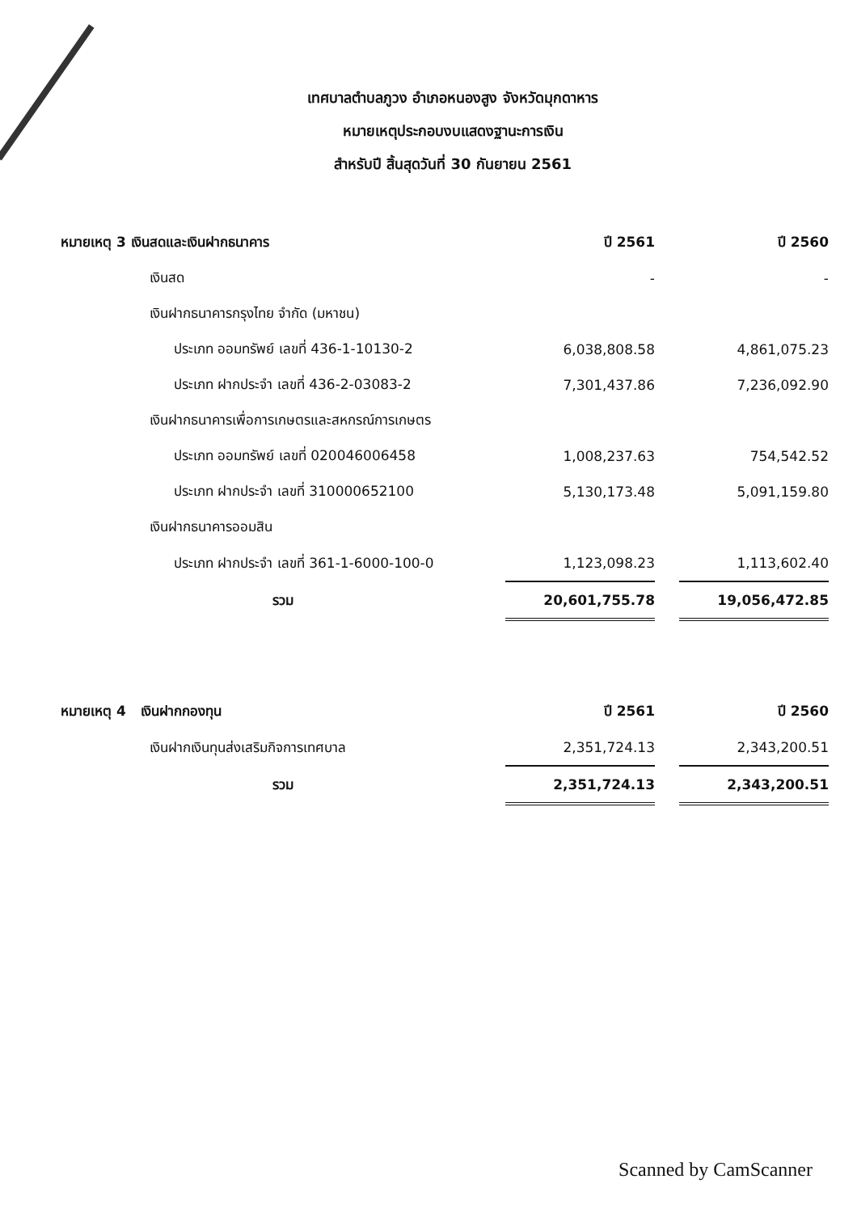เทศบาลตำบลภูวง อำเภอหนองสูง จังหวัดมุกดาหาร
หมายเหตุประกอบงบแสดงฐานะการเงิน
สำหรับปี สิ้นสุดวันที่ 30 กันยายน 2561
| หมายเหตุ 3 เงินสดและเงินฝากธนาคาร | ปี 2561 | | ปี 2560 |
| --- | --- | --- | --- |
| เงินสด | - | | - |
| เงินฝากธนาคารกรุงไทย จำกัด (มหาชน) | | | |
| ประเภท ออมทรัพย์ เลขที่ 436-1-10130-2 | 6,038,808.58 | | 4,861,075.23 |
| ประเภท ฝากประจำ เลขที่ 436-2-03083-2 | 7,301,437.86 | | 7,236,092.90 |
| เงินฝากธนาคารเพื่อการเกษตรและสหกรณ์การเกษตร | | | |
| ประเภท ออมทรัพย์ เลขที่ 020046006458 | 1,008,237.63 | | 754,542.52 |
| ประเภท ฝากประจำ เลขที่ 310000652100 | 5,130,173.48 | | 5,091,159.80 |
| เงินฝากธนาคารออมสิน | | | |
| ประเภท ฝากประจำ เลขที่ 361-1-6000-100-0 | 1,123,098.23 | | 1,113,602.40 |
| รวม | 20,601,755.78 | | 19,056,472.85 |
| หมายเหตุ 4 เงินฝากกองทุน | ปี 2561 | | ปี 2560 |
| --- | --- | --- | --- |
| เงินฝากเงินทุนส่งเสริมกิจการเทศบาล | 2,351,724.13 | | 2,343,200.51 |
| รวม | 2,351,724.13 | | 2,343,200.51 |
Scanned by CamScanner